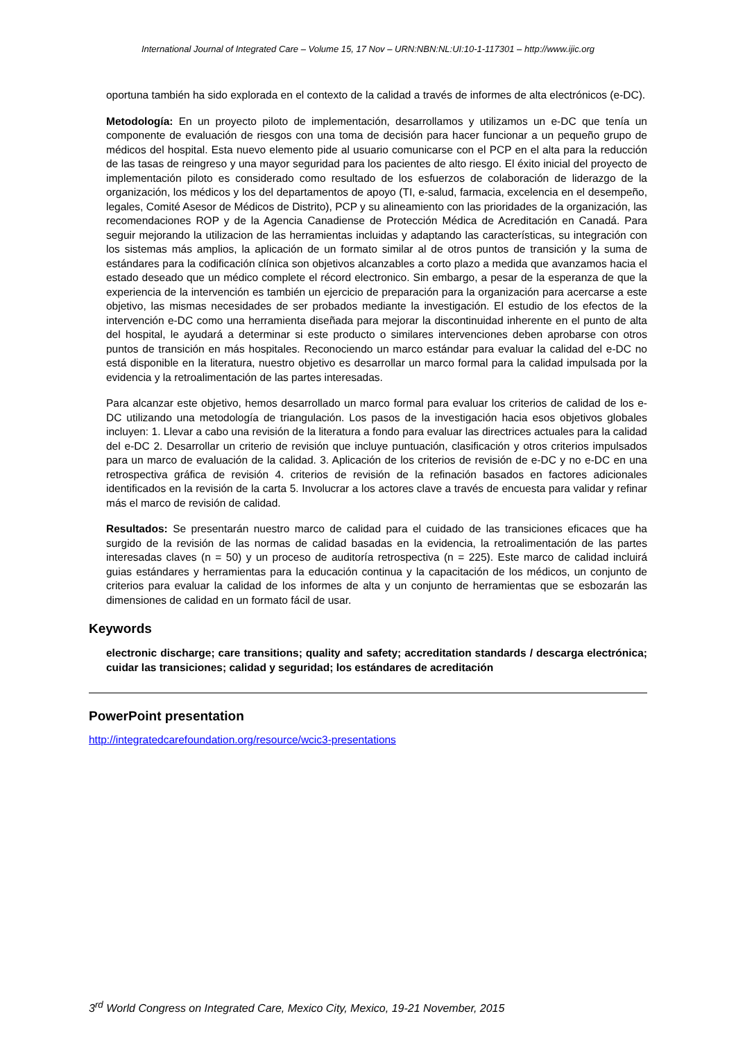International Journal of Integrated Care – Volume 15, 17 Nov – URN:NBN:NL:UI:10-1-117301 – http://www.ijic.org
oportuna también ha sido explorada en el contexto de la calidad a través de informes de alta electrónicos (e-DC).
Metodología: En un proyecto piloto de implementación, desarrollamos y utilizamos un e-DC que tenía un componente de evaluación de riesgos con una toma de decisión para hacer funcionar a un pequeño grupo de médicos del hospital. Esta nuevo elemento pide al usuario comunicarse con el PCP en el alta para la reducción de las tasas de reingreso y una mayor seguridad para los pacientes de alto riesgo. El éxito inicial del proyecto de implementación piloto es considerado como resultado de los esfuerzos de colaboración de liderazgo de la organización, los médicos y los del departamentos de apoyo (TI, e-salud, farmacia, excelencia en el desempeño, legales, Comité Asesor de Médicos de Distrito), PCP y su alineamiento con las prioridades de la organización, las recomendaciones ROP y de la Agencia Canadiense de Protección Médica de Acreditación en Canadá. Para seguir mejorando la utilizacion de las herramientas incluidas y adaptando las características, su integración con los sistemas más amplios, la aplicación de un formato similar al de otros puntos de transición y la suma de estándares para la codificación clínica son objetivos alcanzables a corto plazo a medida que avanzamos hacia el estado deseado que un médico complete el récord electronico. Sin embargo, a pesar de la esperanza de que la experiencia de la intervención es también un ejercicio de preparación para la organización para acercarse a este objetivo, las mismas necesidades de ser probados mediante la investigación. El estudio de los efectos de la intervención e-DC como una herramienta diseñada para mejorar la discontinuidad inherente en el punto de alta del hospital, le ayudará a determinar si este producto o similares intervenciones deben aprobarse con otros puntos de transición en más hospitales. Reconociendo un marco estándar para evaluar la calidad del e-DC no está disponible en la literatura, nuestro objetivo es desarrollar un marco formal para la calidad impulsada por la evidencia y la retroalimentación de las partes interesadas.
Para alcanzar este objetivo, hemos desarrollado un marco formal para evaluar los criterios de calidad de los e-DC utilizando una metodología de triangulación. Los pasos de la investigación hacia esos objetivos globales incluyen: 1. Llevar a cabo una revisión de la literatura a fondo para evaluar las directrices actuales para la calidad del e-DC 2. Desarrollar un criterio de revisión que incluye puntuación, clasificación y otros criterios impulsados para un marco de evaluación de la calidad. 3. Aplicación de los criterios de revisión de e-DC y no e-DC en una retrospectiva gráfica de revisión 4. criterios de revisión de la refinación basados en factores adicionales identificados en la revisión de la carta 5. Involucrar a los actores clave a través de encuesta para validar y refinar más el marco de revisión de calidad.
Resultados: Se presentarán nuestro marco de calidad para el cuidado de las transiciones eficaces que ha surgido de la revisión de las normas de calidad basadas en la evidencia, la retroalimentación de las partes interesadas claves (n = 50) y un proceso de auditoría retrospectiva (n = 225). Este marco de calidad incluirá guias estándares y herramientas para la educación continua y la capacitación de los médicos, un conjunto de criterios para evaluar la calidad de los informes de alta y un conjunto de herramientas que se esbozarán las dimensiones de calidad en un formato fácil de usar.
Keywords
electronic discharge; care transitions; quality and safety; accreditation standards / descarga electrónica; cuidar las transiciones; calidad y seguridad; los estándares de acreditación
PowerPoint presentation
http://integratedcarefoundation.org/resource/wcic3-presentations
3<sup>rd</sup> World Congress on Integrated Care, Mexico City, Mexico, 19-21 November, 2015